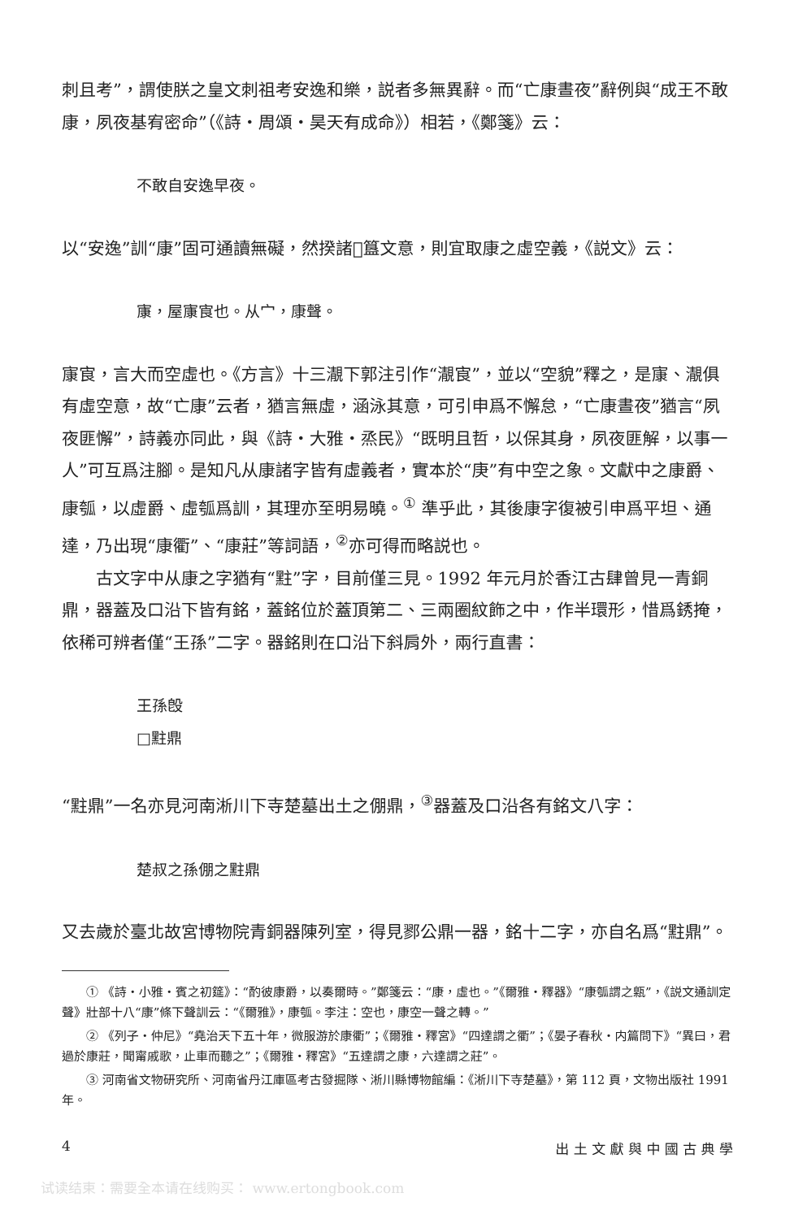刺且考”，謂使朕之皇文刺祖考安逸和樂，説者多無異辭。而“亡康晝夜”辭例與“成王不敢康，夙夜基宥密命”（《詩・周頌・昊天有成命》）相若，《鄭箋》云：
不敢自安逸早夜。
以“安逸”訓“康”固可通讀無礙，然揆諸𢛚簋文意，則宜取康之虛空義，《説文》云：
㝩，屋㝩㝗也。从宀，康聲。
㝩㝗，言大而空虛也。《方言》十三㵾下郭注引作“㵾㝗”，並以“空貌”釋之，是㝩、㵾俱有虛空意，故“亡康”云者，猶言無虛，涵泳其意，可引申爲不懈怠，“亡康晝夜”猶言“夙夜匪懈”，詩義亦同此，與《詩・大雅・烝民》“既明且哲，以保其身，夙夜匪解，以事一人”可互爲注腳。是知凡从康諸字皆有虛義者，實本於“庚”有中空之象。文獻中之康爵、康瓠，以虛爵、虛瓠爲訓，其理亦至明易曉。<sup>①</sup> 準乎此，其後康字復被引申爲平坦、通達，乃出現“康衢”、“康莊”等詞語，<sup>②</sup>亦可得而略説也。
古文字中从康之字猶有“𪐴”字，目前僅三見。1992 年元月於香江古肆曾見一青銅鼎，器蓋及口沿下皆有銘，蓋銘位於蓋頂第二、三兩圈紋飾之中，作半環形，惜爲銹掩，依稀可辨者僅“王孫”二字。器銘則在口沿下斜肩外，兩行直書：
王孫𣪘
□𪐴鼎
“𪐴鼎”一名亦見河南淅川下寺楚墓出土之倗鼎，<sup>③</sup>器蓋及口沿各有銘文八字：
楚叔之孫倗之𪐴鼎
又去歲於臺北故宮博物院青銅器陳列室，得見鄝公鼎一器，銘十二字，亦自名爲“𪐴鼎”。
① 《詩・小雅・賓之初筵》：“酌彼康爵，以奏爾時。”鄭箋云：“康，虛也。”《爾雅・釋器》“康瓠謂之甈”，《説文通訓定聲》壯部十八“康”條下聲訓云：“《爾雅》，康瓠。李注：空也，康空一聲之轉。”
② 《列子・仲尼》“堯治天下五十年，微服游於康衢”；《爾雅・釋宮》“四達謂之衢”；《晏子春秋・内篇問下》“異曰，君過於康莊，聞甯戚歌，止車而聽之”；《爾雅・釋宮》“五達謂之康，六達謂之莊”。
③ 河南省文物研究所、河南省丹江庫區考古發掘隊、淅川縣博物館編：《淅川下寺楚墓》，第 112 頁，文物出版社 1991 年。
4 出 土 文 獻 與 中 國 古 典 學
试读结束：需要全本请在线购买： www.ertongbook.com